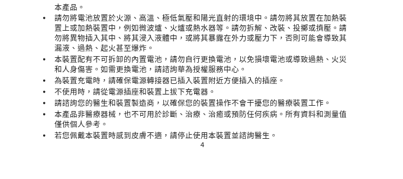本產品。
• 請勿將電池放置於火源、高溫、極低氣壓和陽光直射的環境中。請勿將其放置在加熱裝置上或加熱裝置中，例如微波爐、火爐或熱水器等。請勿拆解、改裝、投擲或擠壓。請勿將異物插入其中、將其浸入液體中，或將其暴露在外力或壓力下，否則可能會導致其漏液、過熱、起火甚至爆炸。
• 本裝置配有不可拆卸的內置電池，請勿自行更換電池，以免損壞電池或導致過熱、火災和人身傷害。如需更換電池，請諮詢華為授權服務中心。
• 為裝置充電時，請確保電源轉接器已插入裝置附近方便插入的插座。
• 不使用時，請從電源插座和裝置上拔下充電器。
• 請諮詢您的醫生和裝置製造商，以確保您的裝置操作不會干擾您的醫療裝置工作。
• 本產品非醫療器械，也不可用於診斷、治療、治癒或預防任何疾病。所有資料和測量值僅供個人參考。
• 若您佩戴本裝置時感到皮膚不適，請停止使用本裝置並諮詢醫生。
4